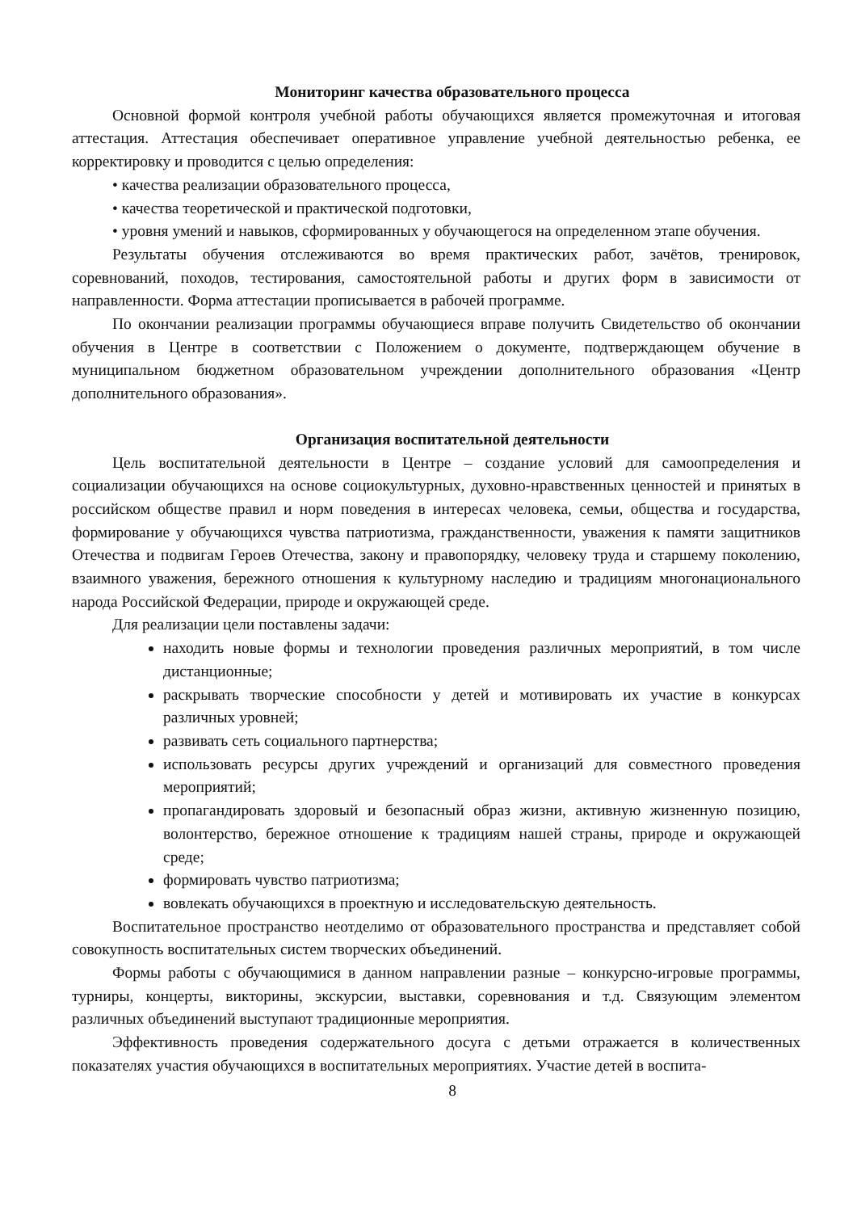Мониторинг качества образовательного процесса
Основной формой контроля учебной работы обучающихся является промежуточная и итоговая аттестация. Аттестация обеспечивает оперативное управление учебной деятельностью ребенка, ее корректировку и проводится с целью определения:
• качества реализации образовательного процесса,
• качества теоретической и практической подготовки,
• уровня умений и навыков, сформированных у обучающегося на определенном этапе обучения.
Результаты обучения отслеживаются во время практических работ, зачётов, тренировок, соревнований, походов, тестирования, самостоятельной работы и других форм в зависимости от направленности. Форма аттестации прописывается в рабочей программе.
По окончании реализации программы обучающиеся вправе получить Свидетельство об окончании обучения в Центре в соответствии с Положением о документе, подтверждающем обучение в муниципальном бюджетном образовательном учреждении дополнительного образования «Центр дополнительного образования».
Организация воспитательной деятельности
Цель воспитательной деятельности в Центре – создание условий для самоопределения и социализации обучающихся на основе социокультурных, духовно-нравственных ценностей и принятых в российском обществе правил и норм поведения в интересах человека, семьи, общества и государства, формирование у обучающихся чувства патриотизма, гражданственности, уважения к памяти защитников Отечества и подвигам Героев Отечества, закону и правопорядку, человеку труда и старшему поколению, взаимного уважения, бережного отношения к культурному наследию и традициям многонационального народа Российской Федерации, природе и окружающей среде.
Для реализации цели поставлены задачи:
находить новые формы и технологии проведения различных мероприятий, в том числе дистанционные;
раскрывать творческие способности у детей и мотивировать их участие в конкурсах различных уровней;
развивать сеть социального партнерства;
использовать ресурсы других учреждений и организаций для совместного проведения мероприятий;
пропагандировать здоровый и безопасный образ жизни, активную жизненную позицию, волонтерство, бережное отношение к традициям нашей страны, природе и окружающей среде;
формировать чувство патриотизма;
вовлекать обучающихся в проектную и исследовательскую деятельность.
Воспитательное пространство неотделимо от образовательного пространства и представляет собой совокупность воспитательных систем творческих объединений.
Формы работы с обучающимися в данном направлении разные – конкурсно-игровые программы, турниры, концерты, викторины, экскурсии, выставки, соревнования и т.д. Связующим элементом различных объединений выступают традиционные мероприятия.
Эффективность проведения содержательного досуга с детьми отражается в количественных показателях участия обучающихся в воспитательных мероприятиях. Участие детей в воспита-
8